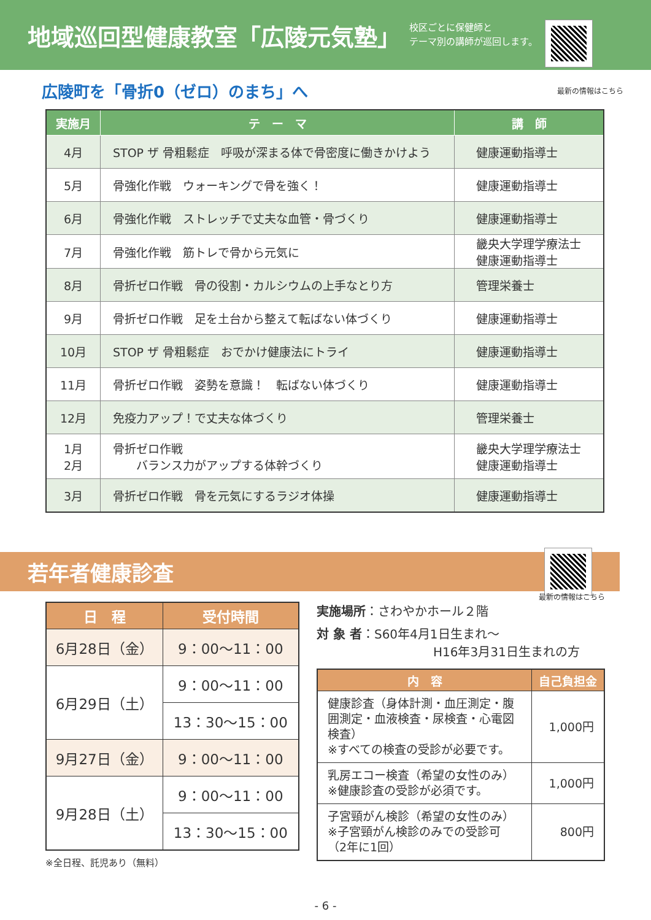地域巡回型健康教室「広陵元気塾」
校区ごとに保健師と
テーマ別の講師が巡回します。
広陵町を「骨折0（ゼロ）のまち」へ
最新の情報はこちら
| 実施月 | テ ー マ | 講 師 |
| --- | --- | --- |
| 4月 | STOP ザ 骨粗鬆症 呼吸が深まる体で骨密度に働きかけよう | 健康運動指導士 |
| 5月 | 骨強化作戦 ウォーキングで骨を強く！ | 健康運動指導士 |
| 6月 | 骨強化作戦 ストレッチで丈夫な血管・骨づくり | 健康運動指導士 |
| 7月 | 骨強化作戦 筋トレで骨から元気に | 畿央大学理学療法士 健康運動指導士 |
| 8月 | 骨折ゼロ作戦 骨の役割・カルシウムの上手なとり方 | 管理栄養士 |
| 9月 | 骨折ゼロ作戦 足を土台から整えて転ばない体づくり | 健康運動指導士 |
| 10月 | STOP ザ 骨粗鬆症 おでかけ健康法にトライ | 健康運動指導士 |
| 11月 | 骨折ゼロ作戦 姿勢を意識！ 転ばない体づくり | 健康運動指導士 |
| 12月 | 免疫力アップ！で丈夫な体づくり | 管理栄養士 |
| 1月 2月 | 骨折ゼロ作戦 バランス力がアップする体幹づくり | 畿央大学理学療法士 健康運動指導士 |
| 3月 | 骨折ゼロ作戦 骨を元気にするラジオ体操 | 健康運動指導士 |
若年者健康診査
最新の情報はこちら
| 日 程 | 受付時間 |
| --- | --- |
| 6月28日（金） | 9：00〜11：00 |
| 6月29日（土） | 9：00〜11：00 |
| | 13：30〜15：00 |
| 9月27日（金） | 9：00〜11：00 |
| 9月28日（土） | 9：00〜11：00 |
| | 13：30〜15：00 |
※全日程、託児あり（無料）
実施場所：さわやかホール２階
対 象 者：S60年4月1日生まれ〜
H16年3月31日生まれの方
| 内 容 | 自己負担金 |
| --- | --- |
| 健康診査（身体計測・血圧測定・腹囲測定・血液検査・尿検査・心電図検査） ※すべての検査の受診が必要です。 | 1,000円 |
| 乳房エコー検査（希望の女性のみ） ※健康診査の受診が必須です。 | 1,000円 |
| 子宮頸がん検診（希望の女性のみ） ※子宮頸がん検診のみでの受診可 （2年に1回） | 800円 |
- 6 -